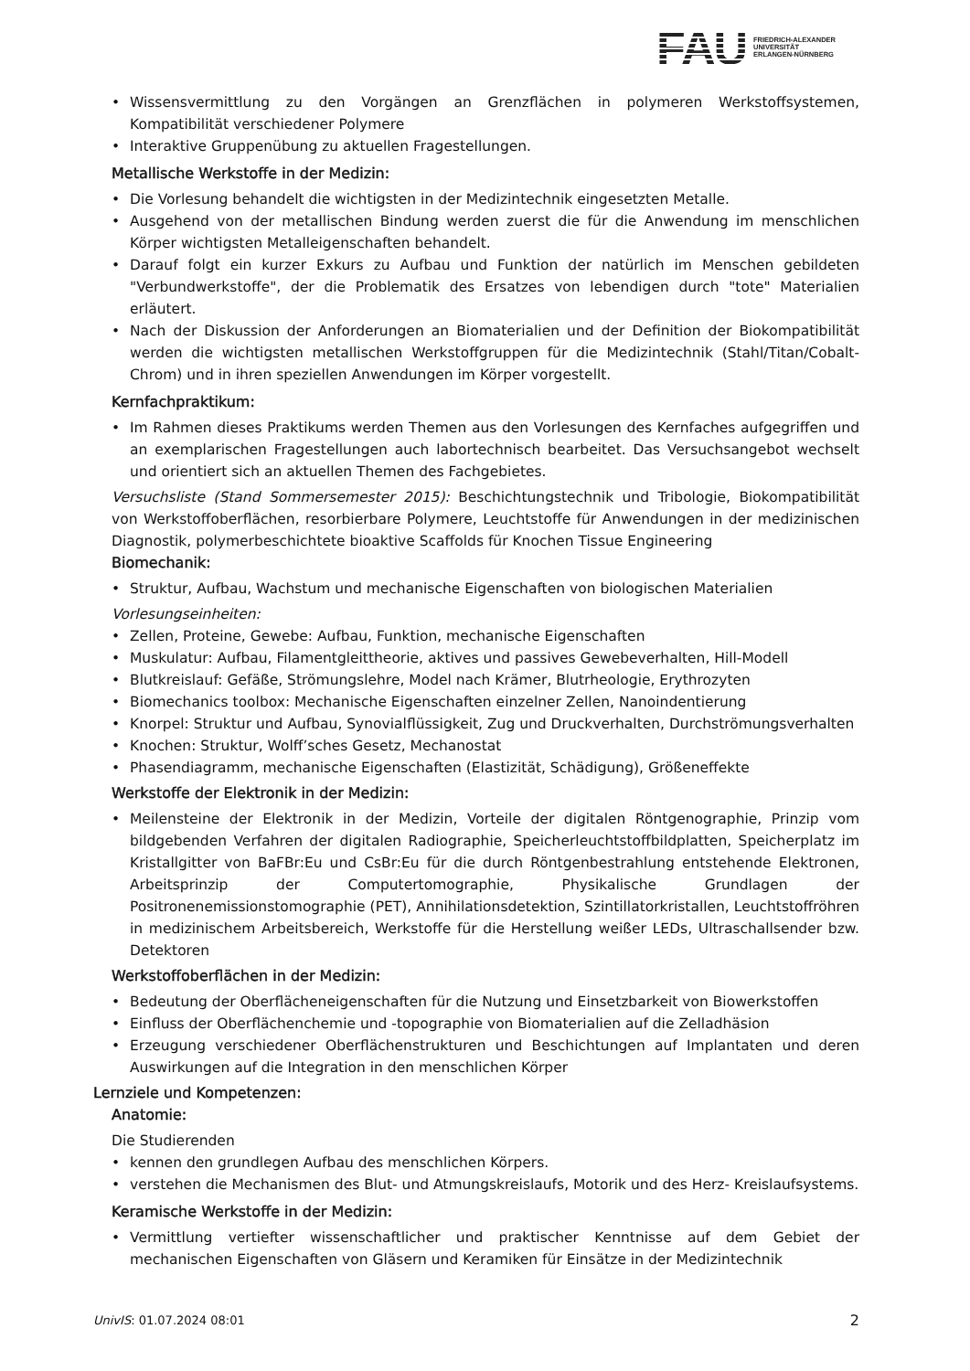FAU
FRIEDRICH-ALEXANDER
UNIVERSITÄT
ERLANGEN-NÜRNBERG
• Wissensvermittlung zu den Vorgängen an Grenzflächen in polymeren Werkstoffsystemen, Kompatibilität verschiedener Polymere
• Interaktive Gruppenübung zu aktuellen Fragestellungen.
Metallische Werkstoffe in der Medizin:
• Die Vorlesung behandelt die wichtigsten in der Medizintechnik eingesetzten Metalle.
• Ausgehend von der metallischen Bindung werden zuerst die für die Anwendung im menschlichen Körper wichtigsten Metalleigenschaften behandelt.
• Darauf folgt ein kurzer Exkurs zu Aufbau und Funktion der natürlich im Menschen gebildeten "Verbundwerkstoffe", der die Problematik des Ersatzes von lebendigen durch "tote" Materialien erläutert.
• Nach der Diskussion der Anforderungen an Biomaterialien und der Definition der Biokompatibilität werden die wichtigsten metallischen Werkstoffgruppen für die Medizintechnik (Stahl/Titan/Cobalt-Chrom) und in ihren speziellen Anwendungen im Körper vorgestellt.
Kernfachpraktikum:
• Im Rahmen dieses Praktikums werden Themen aus den Vorlesungen des Kernfaches aufgegriffen und an exemplarischen Fragestellungen auch labortechnisch bearbeitet. Das Versuchsangebot wechselt und orientiert sich an aktuellen Themen des Fachgebietes.
Versuchsliste (Stand Sommersemester 2015): Beschichtungstechnik und Tribologie, Biokompatibilität von Werkstoffoberflächen, resorbierbare Polymere, Leuchtstoffe für Anwendungen in der medizinischen Diagnostik, polymerbeschichtete bioaktive Scaffolds für Knochen Tissue Engineering
Biomechanik:
• Struktur, Aufbau, Wachstum und mechanische Eigenschaften von biologischen Materialien
Vorlesungseinheiten:
• Zellen, Proteine, Gewebe: Aufbau, Funktion, mechanische Eigenschaften
• Muskulatur: Aufbau, Filamentgleittheorie, aktives und passives Gewebeverhalten, Hill-Modell
• Blutkreislauf: Gefäße, Strömungslehre, Model nach Krämer, Blutrheologie, Erythrozyten
• Biomechanics toolbox: Mechanische Eigenschaften einzelner Zellen, Nanoindentierung
• Knorpel: Struktur und Aufbau, Synovialflüssigkeit, Zug und Druckverhalten, Durchströmungsverhalten
• Knochen: Struktur, Wolff’sches Gesetz, Mechanostat
• Phasendiagramm, mechanische Eigenschaften (Elastizität, Schädigung), Größeneffekte
Werkstoffe der Elektronik in der Medizin:
• Meilensteine der Elektronik in der Medizin, Vorteile der digitalen Röntgenographie, Prinzip vom bildgebenden Verfahren der digitalen Radiographie, Speicherleuchtstoffbildplatten, Speicherplatz im Kristallgitter von BaFBr:Eu und CsBr:Eu für die durch Röntgenbestrahlung entstehende Elektronen, Arbeitsprinzip der Computertomographie, Physikalische Grundlagen der Positronenemissionstomographie (PET), Annihilationsdetektion, Szintillatorkristallen, Leuchtstoffröhren in medizinischem Arbeitsbereich, Werkstoffe für die Herstellung weißer LEDs, Ultraschallsender bzw. Detektoren
Werkstoffoberflächen in der Medizin:
• Bedeutung der Oberflächeneigenschaften für die Nutzung und Einsetzbarkeit von Biowerkstoffen
• Einfluss der Oberflächenchemie und -topographie von Biomaterialien auf die Zelladhäsion
• Erzeugung verschiedener Oberflächenstrukturen und Beschichtungen auf Implantaten und deren Auswirkungen auf die Integration in den menschlichen Körper
Lernziele und Kompetenzen:
Anatomie:
Die Studierenden
• kennen den grundlegen Aufbau des menschlichen Körpers.
• verstehen die Mechanismen des Blut- und Atmungskreislaufs, Motorik und des Herz- Kreislaufsystems.
Keramische Werkstoffe in der Medizin:
• Vermittlung vertiefter wissenschaftlicher und praktischer Kenntnisse auf dem Gebiet der mechanischen Eigenschaften von Gläsern und Keramiken für Einsätze in der Medizintechnik
UnivIS: 01.07.2024 08:01 2